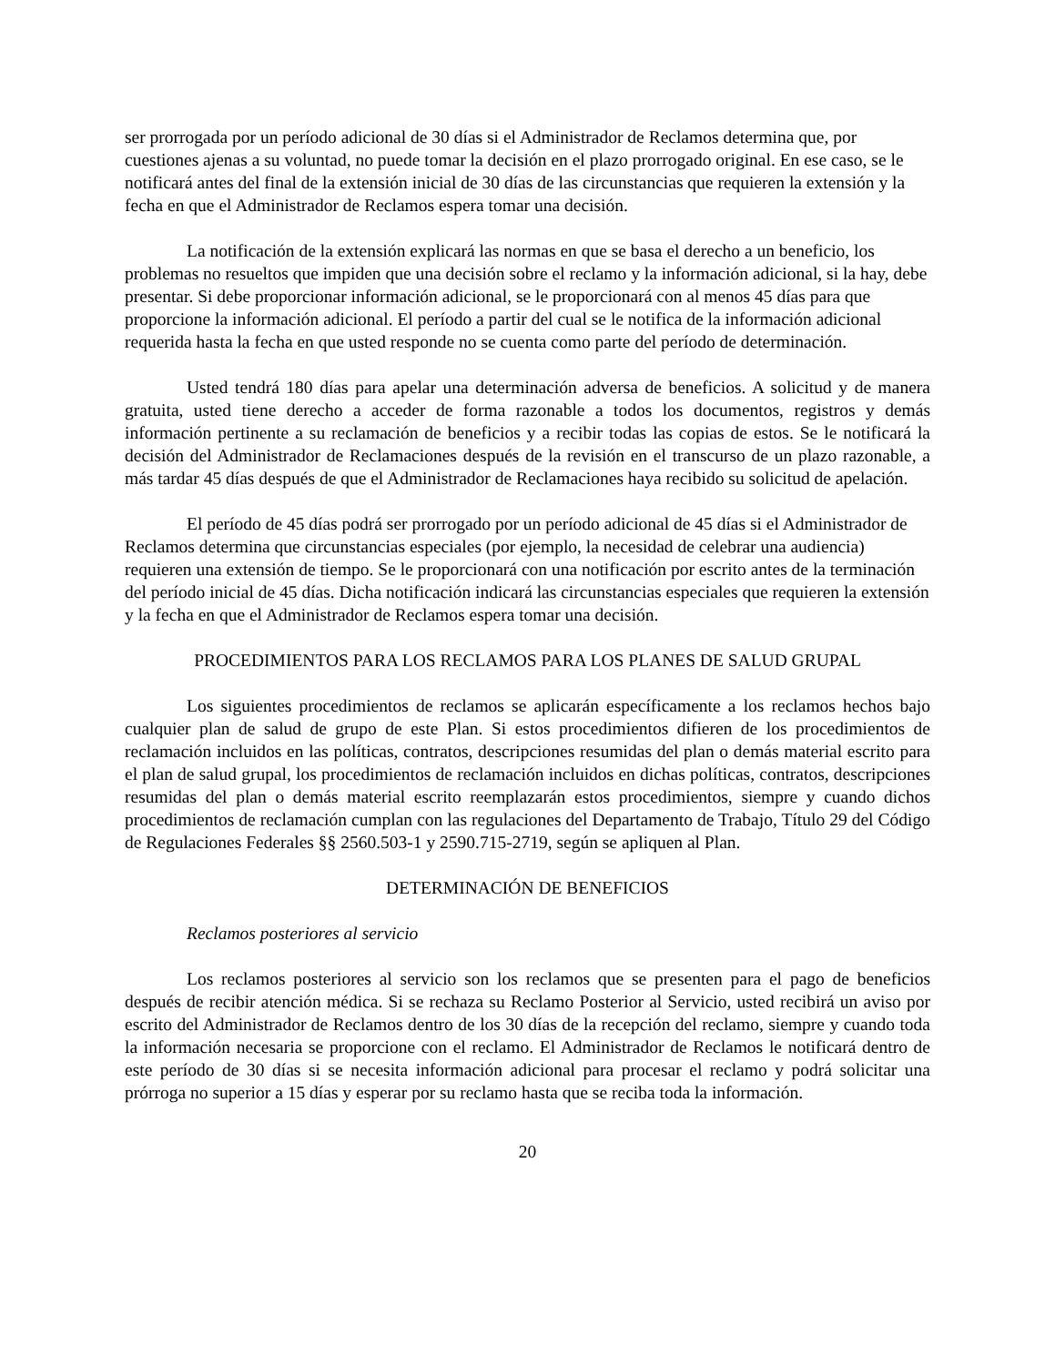ser prorrogada por un período adicional de 30 días si el Administrador de Reclamos determina que, por cuestiones ajenas a su voluntad, no puede tomar la decisión en el plazo prorrogado original. En ese caso, se le notificará antes del final de la extensión inicial de 30 días de las circunstancias que requieren la extensión y la fecha en que el Administrador de Reclamos espera tomar una decisión.
La notificación de la extensión explicará las normas en que se basa el derecho a un beneficio, los problemas no resueltos que impiden que una decisión sobre el reclamo y la información adicional, si la hay, debe presentar. Si debe proporcionar información adicional, se le proporcionará con al menos 45 días para que proporcione la información adicional. El período a partir del cual se le notifica de la información adicional requerida hasta la fecha en que usted responde no se cuenta como parte del período de determinación.
Usted tendrá 180 días para apelar una determinación adversa de beneficios. A solicitud y de manera gratuita, usted tiene derecho a acceder de forma razonable a todos los documentos, registros y demás información pertinente a su reclamación de beneficios y a recibir todas las copias de estos. Se le notificará la decisión del Administrador de Reclamaciones después de la revisión en el transcurso de un plazo razonable, a más tardar 45 días después de que el Administrador de Reclamaciones haya recibido su solicitud de apelación.
El período de 45 días podrá ser prorrogado por un período adicional de 45 días si el Administrador de Reclamos determina que circunstancias especiales (por ejemplo, la necesidad de celebrar una audiencia) requieren una extensión de tiempo. Se le proporcionará con una notificación por escrito antes de la terminación del período inicial de 45 días. Dicha notificación indicará las circunstancias especiales que requieren la extensión y la fecha en que el Administrador de Reclamos espera tomar una decisión.
PROCEDIMIENTOS PARA LOS RECLAMOS PARA LOS PLANES DE SALUD GRUPAL
Los siguientes procedimientos de reclamos se aplicarán específicamente a los reclamos hechos bajo cualquier plan de salud de grupo de este Plan. Si estos procedimientos difieren de los procedimientos de reclamación incluidos en las políticas, contratos, descripciones resumidas del plan o demás material escrito para el plan de salud grupal, los procedimientos de reclamación incluidos en dichas políticas, contratos, descripciones resumidas del plan o demás material escrito reemplazarán estos procedimientos, siempre y cuando dichos procedimientos de reclamación cumplan con las regulaciones del Departamento de Trabajo, Título 29 del Código de Regulaciones Federales §§ 2560.503-1 y 2590.715-2719, según se apliquen al Plan.
DETERMINACIÓN DE BENEFICIOS
Reclamos posteriores al servicio
Los reclamos posteriores al servicio son los reclamos que se presenten para el pago de beneficios después de recibir atención médica. Si se rechaza su Reclamo Posterior al Servicio, usted recibirá un aviso por escrito del Administrador de Reclamos dentro de los 30 días de la recepción del reclamo, siempre y cuando toda la información necesaria se proporcione con el reclamo. El Administrador de Reclamos le notificará dentro de este período de 30 días si se necesita información adicional para procesar el reclamo y podrá solicitar una prórroga no superior a 15 días y esperar por su reclamo hasta que se reciba toda la información.
20